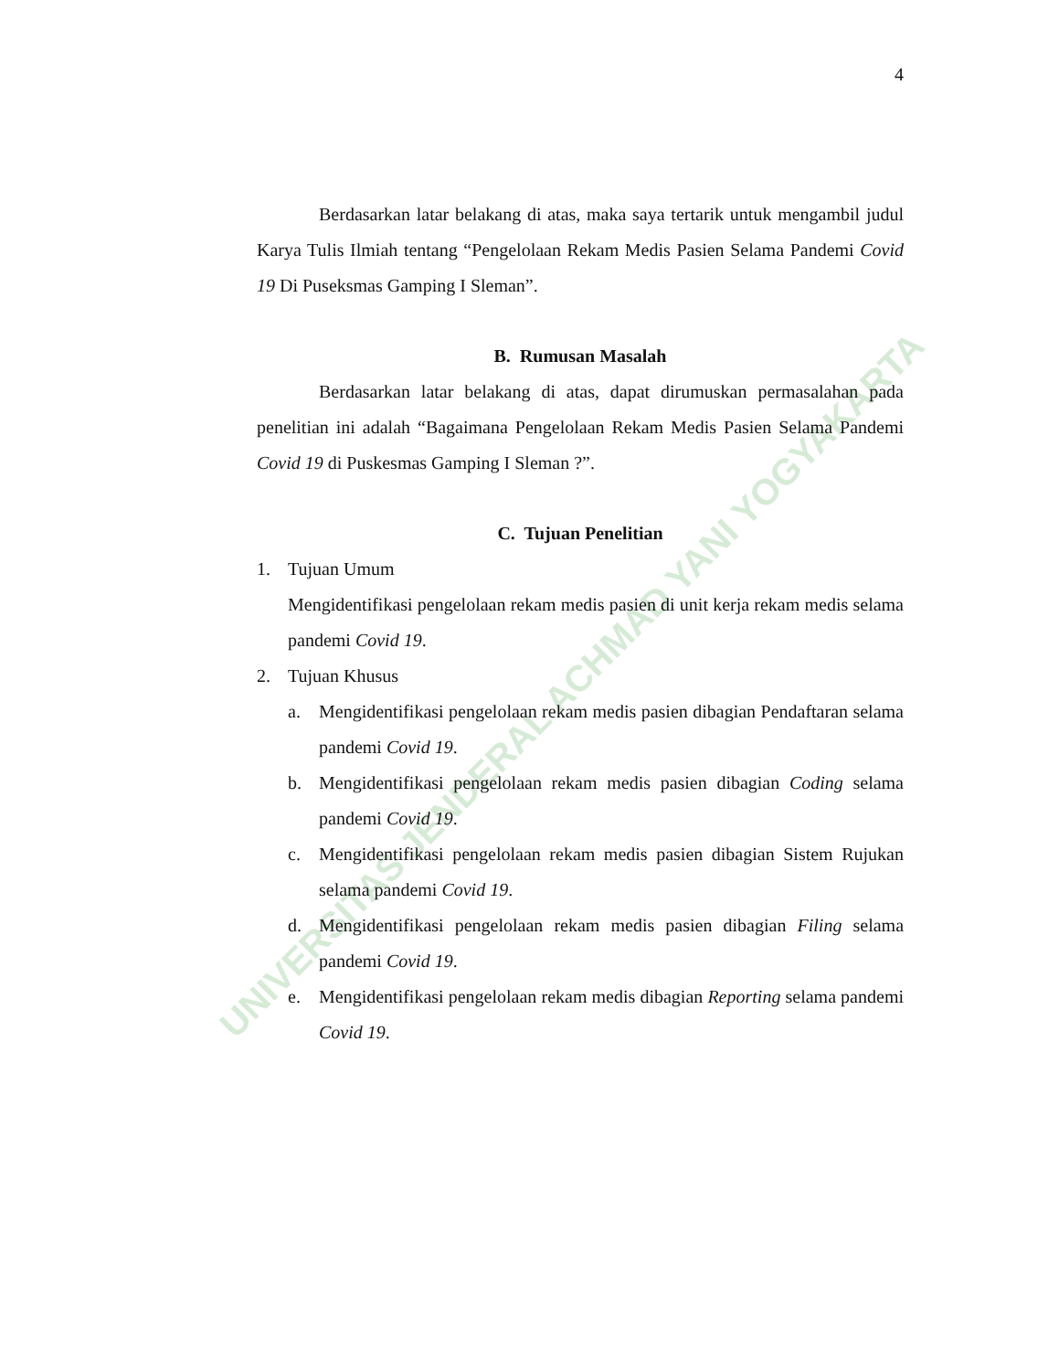UNIVERSITAS JENDERAL ACHMAD YANI YOGYAKARTA
4
Berdasarkan latar belakang di atas, maka saya tertarik untuk mengambil judul Karya Tulis Ilmiah tentang “Pengelolaan Rekam Medis Pasien Selama Pandemi Covid 19 Di Puseksmas Gamping I Sleman”.
B. Rumusan Masalah
Berdasarkan latar belakang di atas, dapat dirumuskan permasalahan pada penelitian ini adalah “Bagaimana Pengelolaan Rekam Medis Pasien Selama Pandemi Covid 19 di Puskesmas Gamping I Sleman ?”.
C. Tujuan Penelitian
1. Tujuan Umum
Mengidentifikasi pengelolaan rekam medis pasien di unit kerja rekam medis selama pandemi Covid 19.
2. Tujuan Khusus
a. Mengidentifikasi pengelolaan rekam medis pasien dibagian Pendaftaran selama pandemi Covid 19.
b. Mengidentifikasi pengelolaan rekam medis pasien dibagian Coding selama pandemi Covid 19.
c. Mengidentifikasi pengelolaan rekam medis pasien dibagian Sistem Rujukan selama pandemi Covid 19.
d. Mengidentifikasi pengelolaan rekam medis pasien dibagian Filing selama pandemi Covid 19.
e. Mengidentifikasi pengelolaan rekam medis dibagian Reporting selama pandemi Covid 19.